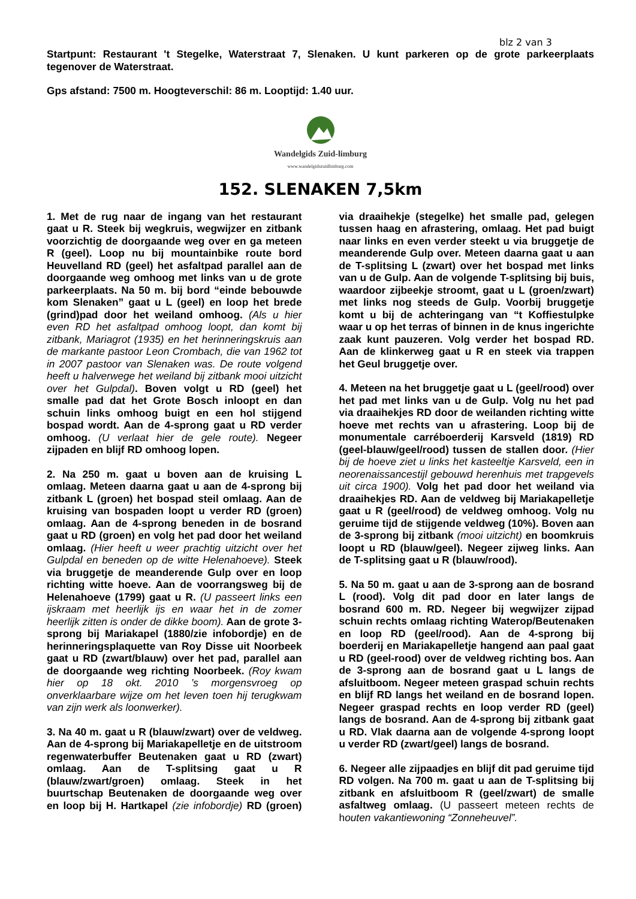blz 2 van 3
Startpunt: Restaurant 't Stegelke, Waterstraat 7, Slenaken. U kunt parkeren op de grote parkeerplaats tegenover de Waterstraat.
Gps afstand: 7500 m. Hoogteverschil: 86 m. Looptijd: 1.40 uur.
Wandelgids Zuid-limburg
www.wandelgidszuidlimburg.com
152. SLENAKEN 7,5km
1. Met de rug naar de ingang van het restaurant gaat u R. Steek bij wegkruis, wegwijzer en zitbank voorzichtig de doorgaande weg over en ga meteen R (geel). Loop nu bij mountainbike route bord Heuvelland RD (geel) het asfaltpad parallel aan de doorgaande weg omhoog met links van u de grote parkeerplaats. Na 50 m. bij bord “einde bebouwde kom Slenaken” gaat u L (geel) en loop het brede (grind)pad door het weiland omhoog. (Als u hier even RD het asfaltpad omhoog loopt, dan komt bij zitbank, Mariagrot (1935) en het herinneringskruis aan de markante pastoor Leon Crombach, die van 1962 tot in 2007 pastoor van Slenaken was. De route volgend heeft u halverwege het weiland bij zitbank mooi uitzicht over het Gulpdal). Boven volgt u RD (geel) het smalle pad dat het Grote Bosch inloopt en dan schuin links omhoog buigt en een hol stijgend bospad wordt. Aan de 4-sprong gaat u RD verder omhoog. (U verlaat hier de gele route). Negeer zijpaden en blijf RD omhoog lopen.
2. Na 250 m. gaat u boven aan de kruising L omlaag. Meteen daarna gaat u aan de 4-sprong bij zitbank L (groen) het bospad steil omlaag. Aan de kruising van bospaden loopt u verder RD (groen) omlaag. Aan de 4-sprong beneden in de bosrand gaat u RD (groen) en volg het pad door het weiland omlaag. (Hier heeft u weer prachtig uitzicht over het Gulpdal en beneden op de witte Helenahoeve). Steek via bruggetje de meanderende Gulp over en loop richting witte hoeve. Aan de voorrangsweg bij de Helenahoeve (1799) gaat u R. (U passeert links een ijskraam met heerlijk ijs en waar het in de zomer heerlijk zitten is onder de dikke boom). Aan de grote 3-sprong bij Mariakapel (1880/zie infobordje) en de herinneringsplaquette van Roy Disse uit Noorbeek gaat u RD (zwart/blauw) over het pad, parallel aan de doorgaande weg richting Noorbeek. (Roy kwam hier op 18 okt. 2010 ’s morgensvroeg op onverklaarbare wijze om het leven toen hij terugkwam van zijn werk als loonwerker).
3. Na 40 m. gaat u R (blauw/zwart) over de veldweg. Aan de 4-sprong bij Mariakapelletje en de uitstroom regenwaterbuffer Beutenaken gaat u RD (zwart) omlaag. Aan de T-splitsing gaat u R (blauw/zwart/groen) omlaag. Steek in het buurtschap Beutenaken de doorgaande weg over en loop bij H. Hartkapel (zie infobordje) RD (groen) via draaihekje (stegelke) het smalle pad, gelegen tussen haag en afrastering, omlaag. Het pad buigt naar links en even verder steekt u via bruggetje de meanderende Gulp over. Meteen daarna gaat u aan de T-splitsing L (zwart) over het bospad met links van u de Gulp. Aan de volgende T-splitsing bij buis, waardoor zijbeekje stroomt, gaat u L (groen/zwart) met links nog steeds de Gulp. Voorbij bruggetje komt u bij de achteringang van “t Koffiestulpke waar u op het terras of binnen in de knus ingerichte zaak kunt pauzeren. Volg verder het bospad RD. Aan de klinkerweg gaat u R en steek via trappen het Geul bruggetje over.
4. Meteen na het bruggetje gaat u L (geel/rood) over het pad met links van u de Gulp. Volg nu het pad via draaihekjes RD door de weilanden richting witte hoeve met rechts van u afrastering. Loop bij de monumentale carréboerderij Karsveld (1819) RD (geel-blauw/geel/rood) tussen de stallen door. (Hier bij de hoeve ziet u links het kasteeltje Karsveld, een in neorenaissancestijl gebouwd herenhuis met trapgevels uit circa 1900). Volg het pad door het weiland via draaihekjes RD. Aan de veldweg bij Mariakapelletje gaat u R (geel/rood) de veldweg omhoog. Volg nu geruime tijd de stijgende veldweg (10%). Boven aan de 3-sprong bij zitbank (mooi uitzicht) en boomkruis loopt u RD (blauw/geel). Negeer zijweg links. Aan de T-splitsing gaat u R (blauw/rood).
5. Na 50 m. gaat u aan de 3-sprong aan de bosrand L (rood). Volg dit pad door en later langs de bosrand 600 m. RD. Negeer bij wegwijzer zijpad schuin rechts omlaag richting Waterop/Beutenaken en loop RD (geel/rood). Aan de 4-sprong bij boerderij en Mariakapelletje hangend aan paal gaat u RD (geel-rood) over de veldweg richting bos. Aan de 3-sprong aan de bosrand gaat u L langs de afsluitboom. Negeer meteen graspad schuin rechts en blijf RD langs het weiland en de bosrand lopen. Negeer graspad rechts en loop verder RD (geel) langs de bosrand. Aan de 4-sprong bij zitbank gaat u RD. Vlak daarna aan de volgende 4-sprong loopt u verder RD (zwart/geel) langs de bosrand.
6. Negeer alle zijpaadjes en blijf dit pad geruime tijd RD volgen. Na 700 m. gaat u aan de T-splitsing bij zitbank en afsluitboom R (geel/zwart) de smalle asfaltweg omlaag. (U passeert meteen rechts de h outen vakantiewoning “Zonneheuvel”.